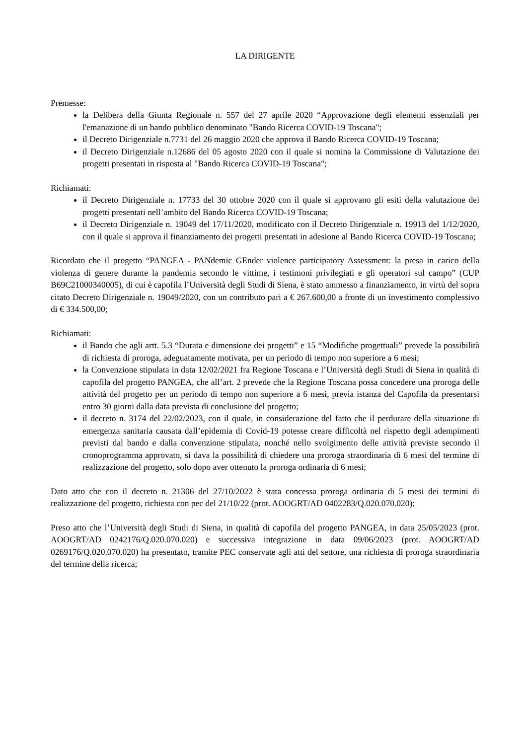LA DIRIGENTE
Premesse:
la Delibera della Giunta Regionale n. 557 del 27 aprile 2020 “Approvazione degli elementi essenziali per l'emanazione di un bando pubblico denominato "Bando Ricerca COVID-19 Toscana";
il Decreto Dirigenziale n.7731 del 26 maggio 2020 che approva il Bando Ricerca COVID-19 Toscana;
il Decreto Dirigenziale n.12686 del 05 agosto 2020 con il quale si nomina la Commissione di Valutazione dei progetti presentati in risposta al "Bando Ricerca COVID-19 Toscana";
Richiamati:
il Decreto Dirigenziale n. 17733 del 30 ottobre 2020 con il quale si approvano gli esiti della valutazione dei progetti presentati nell’ambito del Bando Ricerca COVID-19 Toscana;
il Decreto Dirigenziale n. 19049 del 17/11/2020, modificato con il Decreto Dirigenziale n. 19913 del 1/12/2020, con il quale si approva il finanziamento dei progetti presentati in adesione al Bando Ricerca COVID-19 Toscana;
Ricordato che il progetto “PANGEA - PANdemic GEnder violence participatory Assessment: la presa in carico della violenza di genere durante la pandemia secondo le vittime, i testimoni privilegiati e gli operatori sul campo” (CUP B69C21000340005), di cui è capofila l’Università degli Studi di Siena, è stato ammesso a finanziamento, in virtù del sopra citato Decreto Dirigenziale n. 19049/2020, con un contributo pari a € 267.600,00 a fronte di un investimento complessivo di € 334.500,00;
Richiamati:
il Bando che agli artt. 5.3 “Durata e dimensione dei progetti” e 15 “Modifiche progettuali” prevede la possibilità di richiesta di proroga, adeguatamente motivata, per un periodo di tempo non superiore a 6 mesi;
la Convenzione stipulata in data 12/02/2021 fra Regione Toscana e l’Università degli Studi di Siena in qualità di capofila del progetto PANGEA, che all’art. 2 prevede che la Regione Toscana possa concedere una proroga delle attività del progetto per un periodo di tempo non superiore a 6 mesi, previa istanza del Capofila da presentarsi entro 30 giorni dalla data prevista di conclusione del progetto;
il decreto n. 3174 del 22/02/2023, con il quale, in considerazione del fatto che il perdurare della situazione di emergenza sanitaria causata dall’epidemia di Covid-19 potesse creare difficoltà nel rispetto degli adempimenti previsti dal bando e dalla convenzione stipulata, nonché nello svolgimento delle attività previste secondo il cronoprogramma approvato, si dava la possibilità di chiedere una proroga straordinaria di 6 mesi del termine di realizzazione del progetto, solo dopo aver ottenuto la proroga ordinaria di 6 mesi;
Dato atto che con il decreto n. 21306 del 27/10/2022 è stata concessa proroga ordinaria di 5 mesi dei termini di realizzazione del progetto, richiesta con pec del 21/10/22 (prot. AOOGRT/AD 0402283/Q.020.070.020);
Preso atto che l’Università degli Studi di Siena, in qualità di capofila del progetto PANGEA, in data 25/05/2023 (prot. AOOGRT/AD 0242176/Q.020.070.020) e successiva integrazione in data 09/06/2023 (prot. AOOGRT/AD 0269176/Q.020.070.020) ha presentato, tramite PEC conservate agli atti del settore, una richiesta di proroga straordinaria del termine della ricerca;